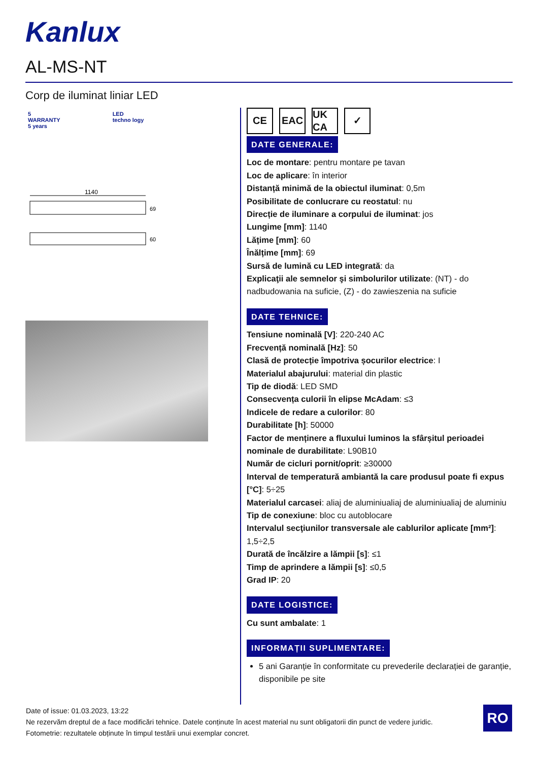Kanlux
AL-MS-NT
Corp de iluminat liniar LED
5
WARRANTY
5 years
LED
techno logy
1140
69
60
CE EAC UK CA
✓
DATE GENERALE:
Loc de montare: pentru montare pe tavan
Loc de aplicare: în interior
Distanță minimă de la obiectul iluminat: 0,5m
Posibilitate de conlucrare cu reostatul: nu
Direcție de iluminare a corpului de iluminat: jos
Lungime [mm]: 1140
Lățime [mm]: 60
Înălțime [mm]: 69
Sursă de lumină cu LED integrată: da
Explicaţii ale semnelor şi simbolurilor utilizate: (NT) - do nadbudowania na suficie, (Z) - do zawieszenia na suficie
DATE TEHNICE:
Tensiune nominală [V]: 220-240 AC
Frecvență nominală [Hz]: 50
Clasă de protecție împotriva șocurilor electrice: I
Materialul abajurului: material din plastic
Tip de diodă: LED SMD
Consecvența culorii în elipse McAdam: ≤3
Indicele de redare a culorilor: 80
Durabilitate [h]: 50000
Factor de menținere a fluxului luminos la sfârșitul perioadei nominale de durabilitate: L90B10
Număr de cicluri pornit/oprit: ≥30000
Interval de temperatură ambiantă la care produsul poate fi expus [°C]: 5÷25
Materialul carcasei: aliaj de aluminiualiaj de aluminiualiaj de aluminiu
Tip de conexiune: bloc cu autoblocare
Intervalul secţiunilor transversale ale cablurilor aplicate [mm²]: 1,5÷2,5
Durată de încălzire a lămpii [s]: ≤1
Timp de aprindere a lămpii [s]: ≤0,5
Grad IP: 20
DATE LOGISTICE:
Cu sunt ambalate: 1
INFORMAȚII SUPLIMENTARE:
5 ani Garanție în conformitate cu prevederile declarației de garanție, disponibile pe site
Date of issue: 01.03.2023, 13:22
Ne rezervăm dreptul de a face modificări tehnice. Datele conținute în acest material nu sunt obligatorii din punct de vedere juridic.
Fotometrie: rezultatele obținute în timpul testării unui exemplar concret.
RO